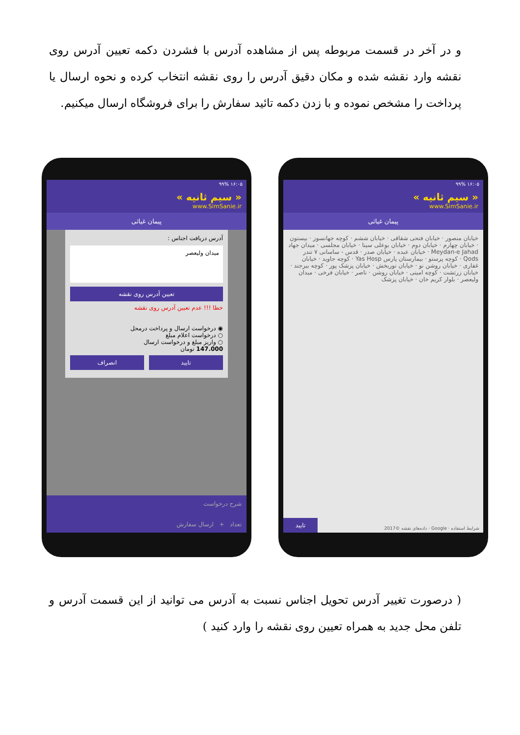و در آخر در قسمت مربوطه پس از مشاهده آدرس با فشردن دکمه تعیین آدرس روی نقشه وارد نقشه شده و مکان دقیق آدرس را روی نقشه انتخاب کرده و نحوه ارسال یا پرداخت را مشخص نموده و با زدن دکمه تائید سفارش را برای فروشگاه ارسال میکنیم.
۱۶:۰۵ ۹۹%
« سیم ثانیه »
www.SimSanie.ir
پیمان غیاثی
آدرس دریافت اجناس :
میدان ولیعصر
تعیین آدرس روی نقشه
خطا !!! عدم تعیین آدرس روی نقشه
◉ درخواست ارسال و پرداخت درمحل
○ درخواست اعلام مبلغ
○ واریز مبلغ و درخواست ارسال
147.000 تومان
تایید انصراف
شرح درخواست
تعداد + ارسال سفارش
۱۶:۰۵ ۹۹%
« سیم ثانیه »
www.SimSanie.ir
پیمان غیاثی
خیابان منصور · خیابان فتحی شقاقی · خیابان ششم · کوچه جهانسوز · بیستون · خیابان چهارم · خیابان دوم · خیابان بوعلی سینا · خیابان مجلسی · میدان جهاد Meydan-e Jahad · خیابان عبده · خیابان صدر · قدس - ساسانی ۷ تندر Qods · کوچه پرستو · بیمارستان پارس Yas Hosp · کوچه جاوید · خیابان غفاری · خیابان روشن نو · خیابان نوربخش · خیابان پزشک پور · کوچه بیرجند · خیابان زرتشت · کوچه امینی · خیابان روشن · ناصر · خیابان فرخی · میدان ولیعصر · بلوار کریم خان · خیابان پزشک
شرایط استفاده · Google · داده‌های نقشه ©2017
تایید
( درصورت تغییر آدرس تحویل اجناس نسبت به آدرس می توانید از این قسمت آدرس و تلفن محل جدید به همراه تعیین روی نقشه را وارد کنید )